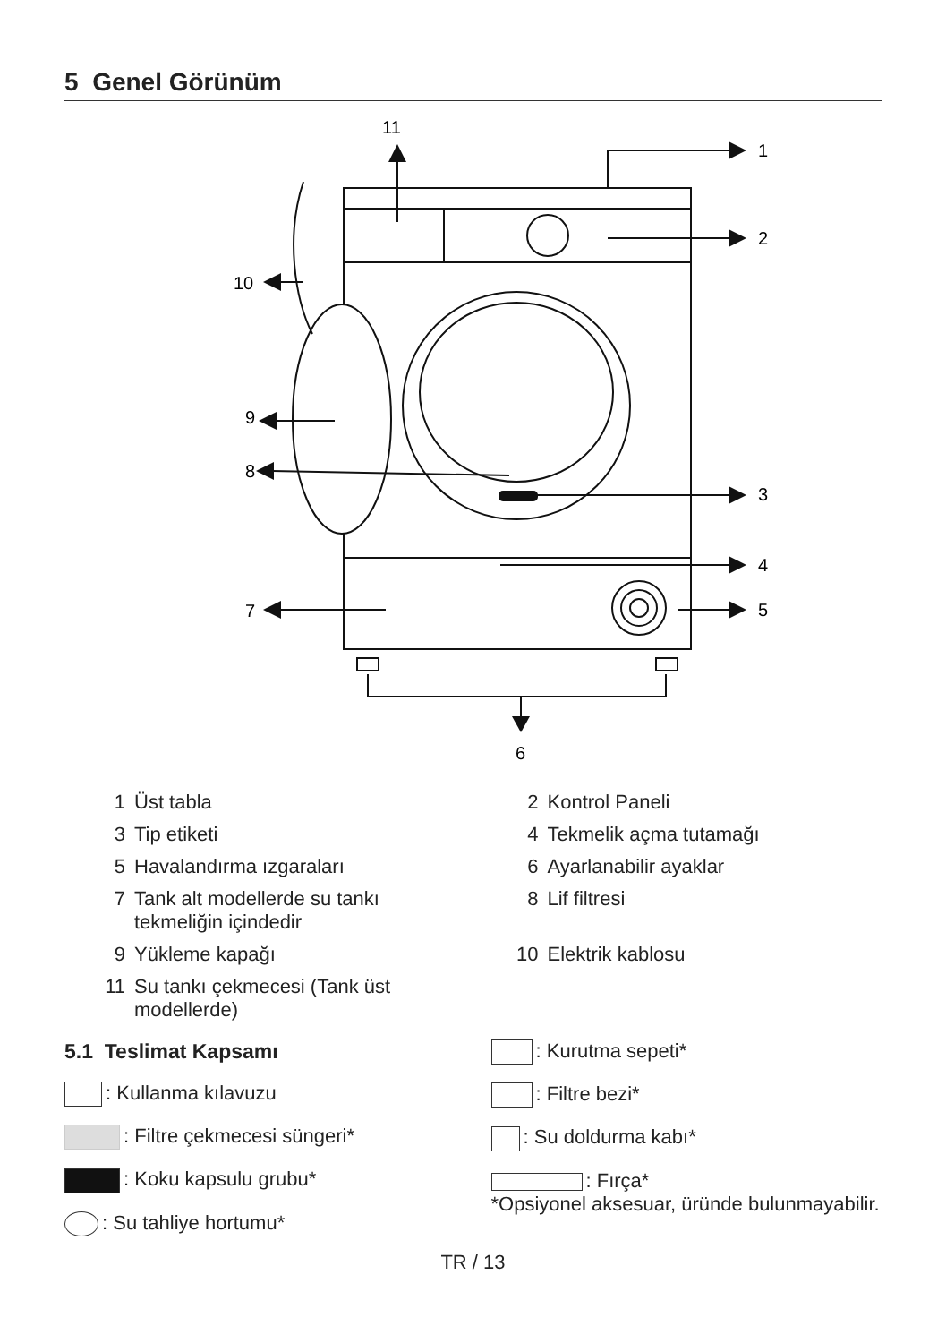5 Genel Görünüm
11
1
2
3
4
5
6
7
8
9
10
1 Üst tabla
2 Kontrol Paneli
3 Tip etiketi
4 Tekmelik açma tutamağı
5 Havalandırma ızgaraları
6 Ayarlanabilir ayaklar
7 Tank alt modellerde su tankı tekmeliğin içindedir
8 Lif filtresi
9 Yükleme kapağı
10 Elektrik kablosu
11 Su tankı çekmecesi (Tank üst modellerde)
5.1 Teslimat Kapsamı
: Kullanma kılavuzu
: Filtre çekmecesi süngeri*
: Koku kapsulu grubu*
: Su tahliye hortumu*
: Kurutma sepeti*
: Filtre bezi*
: Su doldurma kabı*
: Fırça*
*Opsiyonel aksesuar, üründe bulunmayabilir.
TR / 13